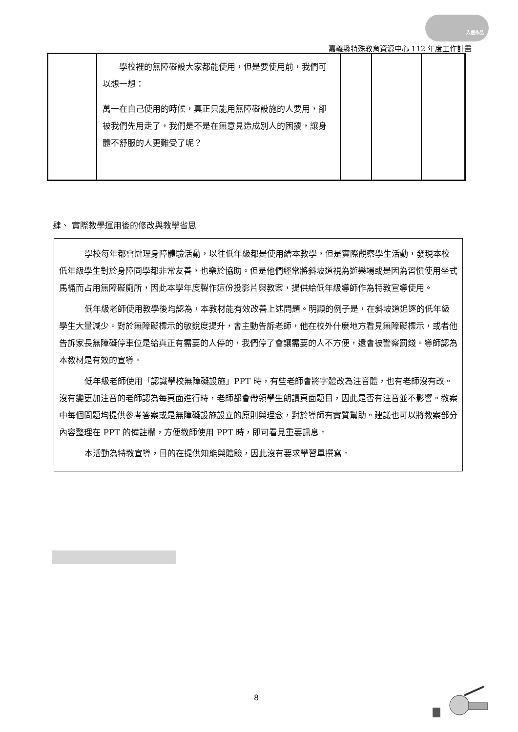入選作品
嘉義縣特殊教育資源中心 112 年度工作計畫
| | 學校裡的無障礙設大家都能使用，但是要使用前，我們可以想一想： 萬一在自己使用的時候，真正只能用無障礙設施的人要用，卻被我們先用走了，我們是不是在無意見造成別人的困擾，讓身體不舒服的人更難受了呢？ | | | |
肆、 實際教學運用後的修改與教學省思
學校每年都會辦理身障體驗活動，以往低年級都是使用繪本教學，但是實際觀察學生活動，發現本校低年級學生對於身障同學都非常友善，也樂於協助。但是他們經常將斜坡道視為遊樂場或是因為習慣使用坐式馬桶而占用無障礙廁所，因此本學年度製作這份投影片與教案，提供給低年級導師作為特教宣導使用。
低年級老師使用教學後均認為，本教材能有效改善上述問題。明顯的例子是，在斜坡道追逐的低年級學生大量減少。對於無障礙標示的敏銳度提升，會主動告訴老師，他在校外什麼地方看見無障礙標示，或者他告訴家長無障礙停車位是給真正有需要的人停的，我們停了會讓需要的人不方便，還會被警察罰錢。導師認為本教材是有效的宣導。
低年級老師使用「認識學校無障礙設施」PPT 時，有些老師會將字體改為注音體，也有老師沒有改。沒有變更加注音的老師認為每頁面進行時，老師都會帶領學生朗讀頁面題目，因此是否有注音並不影響。教案中每個問題均提供參考答案或是無障礙設施設立的原則與理念，對於導師有實質幫助。建議也可以將教案部分內容整理在 PPT 的備註欄，方便教師使用 PPT 時，即可看見重要訊息。
本活動為特教宣導，目的在提供知能與體驗，因此沒有要求學習單撰寫。
8